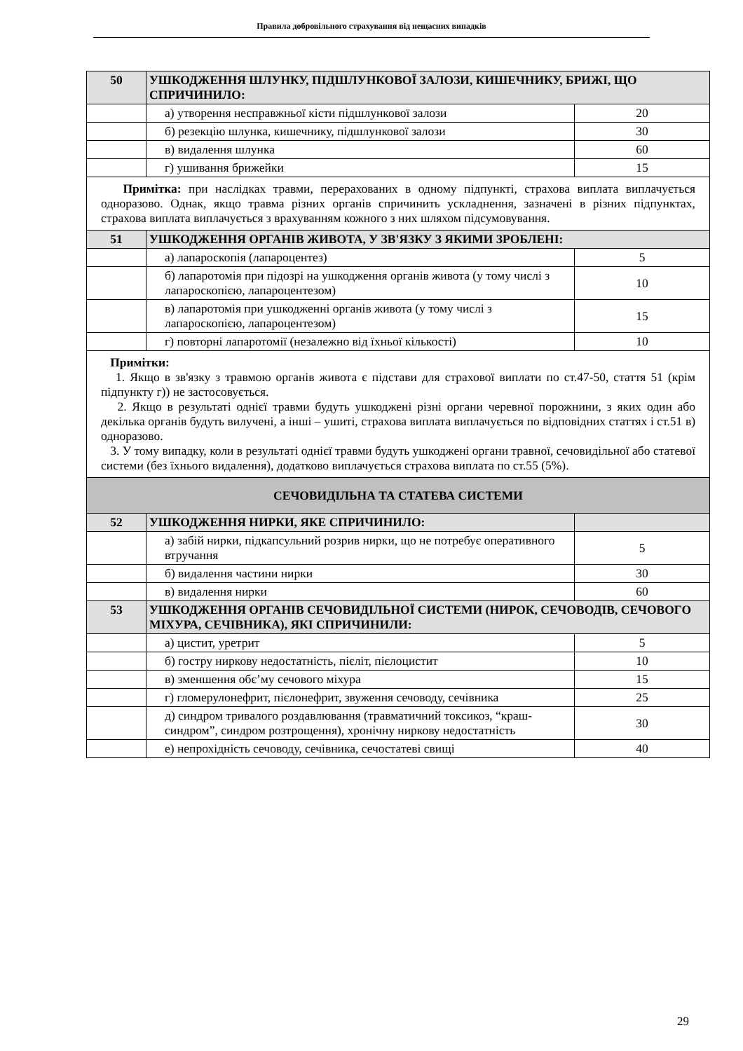Правила добровільного страхування від нещасних випадків
| 50 | УШКОДЖЕННЯ ШЛУНКУ, ПІДШЛУНКОВОЇ ЗАЛОЗИ, КИШЕЧНИКУ, БРИЖІ, ЩО СПРИЧИНИЛО: | |
| | а) утворення несправжньої кісти підшлункової залози | 20 |
| | б) резекцію шлунка, кишечнику, підшлункової залози | 30 |
| | в) видалення шлунка | 60 |
| | г) ушивання брижейки | 15 |
| Примітка: при наслідках травми, перерахованих в одному підпункті, страхова виплата виплачується одноразово. Однак, якщо травма різних органів спричинить ускладнення, зазначені в різних підпунктах, страхова виплата виплачується з врахуванням кожного з них шляхом підсумовування. | | |
| 51 | УШКОДЖЕННЯ ОРГАНІВ ЖИВОТА, У ЗВ'ЯЗКУ З ЯКИМИ ЗРОБЛЕНІ: | |
| | а) лапароскопія (лапароцентез) | 5 |
| | б) лапаротомія при підозрі на ушкодження органів живота (у тому числі з лапароскопією, лапароцентезом) | 10 |
| | в) лапаротомія при ушкодженні органів живота (у тому числі з лапароскопією, лапароцентезом) | 15 |
| | г) повторні лапаротомії (незалежно від їхньої кількості) | 10 |
| Примітки: 1. Якщо в зв'язку з травмою органів живота є підстави для страхової виплати по ст.47-50, стаття 51 (крім підпункту г)) не застосовується. 2. Якщо в результаті однієї травми будуть ушкоджені різні органи черевної порожнини, з яких один або декілька органів будуть вилучені, а інші – ушиті, страхова виплата виплачується по відповідних статтях і ст.51 в) одноразово. 3. У тому випадку, коли в результаті однієї травми будуть ушкоджені органи травної, сечовидільної або статевої системи (без їхнього видалення), додатково виплачується страхова виплата по ст.55 (5%). | | |
| СЕЧОВИДІЛЬНА ТА СТАТЕВА СИСТЕМИ | | |
| 52 | УШКОДЖЕННЯ НИРКИ, ЯКЕ СПРИЧИНИЛО: | |
| | а) забій нирки, підкапсульний розрив нирки, що не потребує оперативного втручання | 5 |
| | б) видалення частини нирки | 30 |
| | в) видалення нирки | 60 |
| 53 | УШКОДЖЕННЯ ОРГАНІВ СЕЧОВИДІЛЬНОЇ СИСТЕМИ (НИРОК, СЕЧОВОДІВ, СЕЧОВОГО МІХУРА, СЕЧІВНИКА), ЯКІ СПРИЧИНИЛИ: | |
| | а) цистит, уретрит | 5 |
| | б) гостру ниркову недостатність, пієліт, пієлоцистит | 10 |
| | в) зменшення обє’му сечового міхура | 15 |
| | г) гломерулонефрит, пієлонефрит, звуження сечоводу, сечівника | 25 |
| | д) синдром тривалого роздавлювання (травматичний токсикоз, “краш-синдром”, синдром розтрощення), хронічну ниркову недостатність | 30 |
| | е) непрохідність сечоводу, сечівника, сечостатеві свищі | 40 |
29